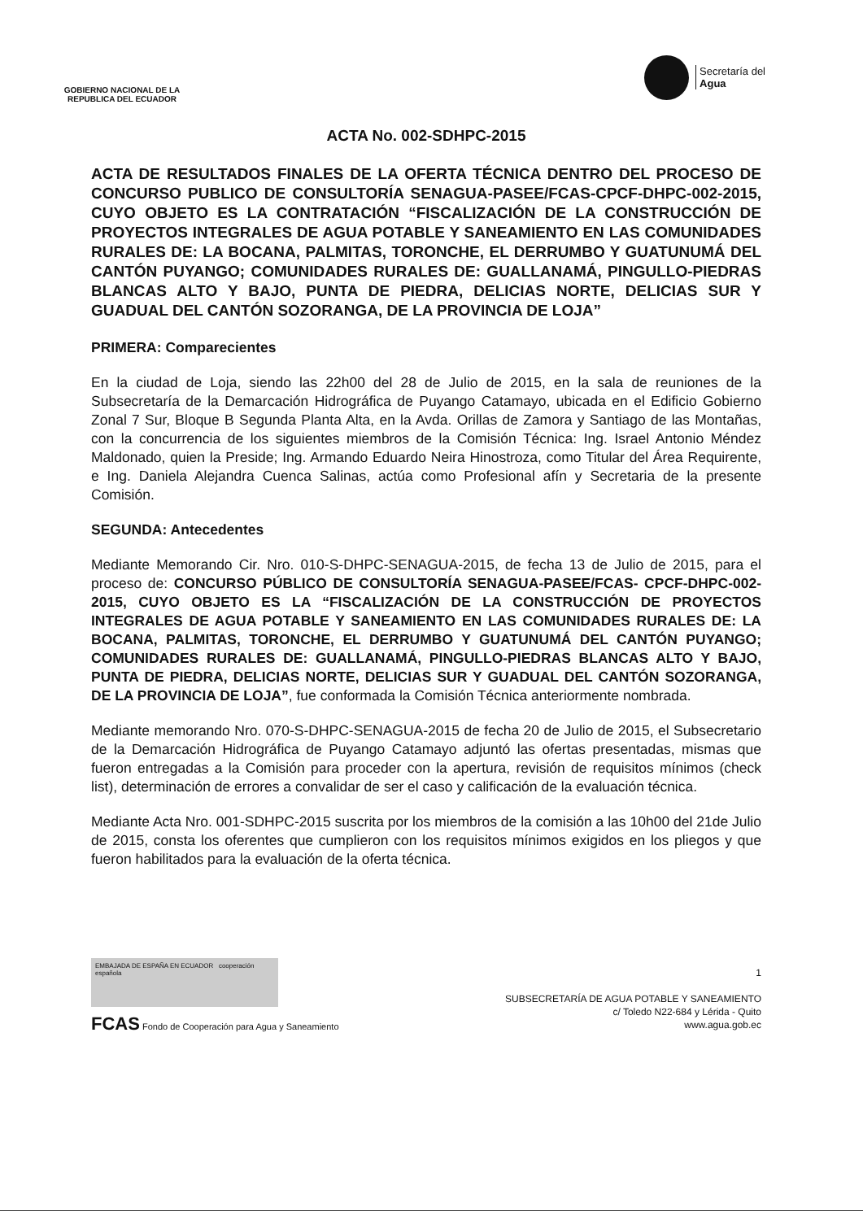GOBIERNO NACIONAL DE LA
REPUBLICA DEL ECUADOR
Secretaría del
Agua
ACTA No. 002-SDHPC-2015
ACTA DE RESULTADOS FINALES DE LA OFERTA TÉCNICA DENTRO DEL PROCESO DE CONCURSO PUBLICO DE CONSULTORÍA SENAGUA-PASEE/FCAS-CPCF-DHPC-002-2015, CUYO OBJETO ES LA CONTRATACIÓN “FISCALIZACIÓN DE LA CONSTRUCCIÓN DE PROYECTOS INTEGRALES DE AGUA POTABLE Y SANEAMIENTO EN LAS COMUNIDADES RURALES DE: LA BOCANA, PALMITAS, TORONCHE, EL DERRUMBO Y GUATUNUMÁ DEL CANTÓN PUYANGO; COMUNIDADES RURALES DE: GUALLANAMÁ, PINGULLO-PIEDRAS BLANCAS ALTO Y BAJO, PUNTA DE PIEDRA, DELICIAS NORTE, DELICIAS SUR Y GUADUAL DEL CANTÓN SOZORANGA, DE LA PROVINCIA DE LOJA”
PRIMERA: Comparecientes
En la ciudad de Loja, siendo las 22h00 del 28 de Julio de 2015, en la sala de reuniones de la Subsecretaría de la Demarcación Hidrográfica de Puyango Catamayo, ubicada en el Edificio Gobierno Zonal 7 Sur, Bloque B Segunda Planta Alta, en la Avda. Orillas de Zamora y Santiago de las Montañas, con la concurrencia de los siguientes miembros de la Comisión Técnica: Ing. Israel Antonio Méndez Maldonado, quien la Preside; Ing. Armando Eduardo Neira Hinostroza, como Titular del Área Requirente, e Ing. Daniela Alejandra Cuenca Salinas, actúa como Profesional afín y Secretaria de la presente Comisión.
SEGUNDA: Antecedentes
Mediante Memorando Cir. Nro. 010-S-DHPC-SENAGUA-2015, de fecha 13 de Julio de 2015, para el proceso de: CONCURSO PÚBLICO DE CONSULTORÍA SENAGUA-PASEE/FCAS- CPCF-DHPC-002-2015, CUYO OBJETO ES LA “FISCALIZACIÓN DE LA CONSTRUCCIÓN DE PROYECTOS INTEGRALES DE AGUA POTABLE Y SANEAMIENTO EN LAS COMUNIDADES RURALES DE: LA BOCANA, PALMITAS, TORONCHE, EL DERRUMBO Y GUATUNUMÁ DEL CANTÓN PUYANGO; COMUNIDADES RURALES DE: GUALLANAMÁ, PINGULLO-PIEDRAS BLANCAS ALTO Y BAJO, PUNTA DE PIEDRA, DELICIAS NORTE, DELICIAS SUR Y GUADUAL DEL CANTÓN SOZORANGA, DE LA PROVINCIA DE LOJA”, fue conformada la Comisión Técnica anteriormente nombrada.
Mediante memorando Nro. 070-S-DHPC-SENAGUA-2015 de fecha 20 de Julio de 2015, el Subsecretario de la Demarcación Hidrográfica de Puyango Catamayo adjuntó las ofertas presentadas, mismas que fueron entregadas a la Comisión para proceder con la apertura, revisión de requisitos mínimos (check list), determinación de errores a convalidar de ser el caso y calificación de la evaluación técnica.
Mediante Acta Nro. 001-SDHPC-2015 suscrita por los miembros de la comisión a las 10h00 del 21de Julio de 2015, consta los oferentes que cumplieron con los requisitos mínimos exigidos en los pliegos y que fueron habilitados para la evaluación de la oferta técnica.
EMBAJADA DE ESPAÑA EN ECUADOR cooperación española
FCAS Fondo de Cooperación para Agua y Saneamiento
1
SUBSECRETARÍA DE AGUA POTABLE Y SANEAMIENTO
c/ Toledo N22-684 y Lérida - Quito
www.agua.gob.ec